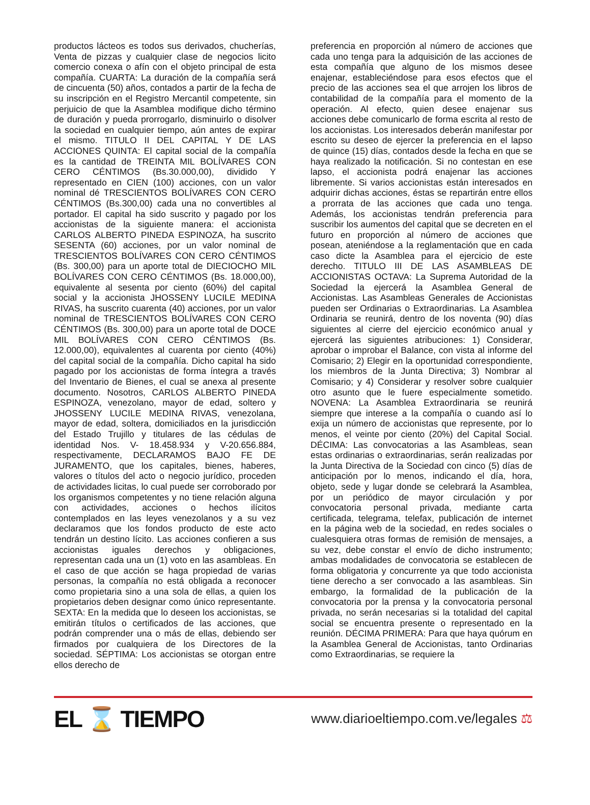productos lácteos es todos sus derivados, chucherías, Venta de pizzas y cualquier clase de negocios licito comercio conexa o afín con el objeto principal de esta compañía. CUARTA: La duración de la compañía será de cincuenta (50) años, contados a partir de la fecha de su inscripción en el Registro Mercantil competente, sin perjuicio de que la Asamblea modifique dicho término de duración y pueda prorrogarlo, disminuirlo o disolver la sociedad en cualquier tiempo, aún antes de expirar el mismo. TITULO II DEL CAPITAL Y DE LAS ACCIONES QUINTA: El capital social de la compañía es la cantidad de TREINTA MIL BOLÍVARES CON CERO CÉNTIMOS (Bs.30.000,00), dividido Y representado en CIEN (100) acciones, con un valor nominal dé TRESCIENTOS BOLÍVARES CON CERO CÉNTIMOS (Bs.300,00) cada una no convertibles al portador. El capital ha sido suscrito y pagado por los accionistas de la siguiente manera: el accionista CARLOS ALBERTO PINEDA ESPINOZA, ha suscrito SESENTA (60) acciones, por un valor nominal de TRESCIENTOS BOLÍVARES CON CERO CÉNTIMOS (Bs. 300,00) para un aporte total de DIECIOCHO MIL BOLÍVARES CON CERO CÉNTIMOS (Bs. 18.000,00), equivalente al sesenta por ciento (60%) del capital social y la accionista JHOSSENY LUCILE MEDINA RIVAS, ha suscrito cuarenta (40) acciones, por un valor nominal de TRESCIENTOS BOLÍVARES CON CERO CÉNTIMOS (Bs. 300,00) para un aporte total de DOCE MIL BOLÍVARES CON CERO CÉNTIMOS (Bs. 12.000,00), equivalentes al cuarenta por ciento (40%) del capital social de la compañía. Dicho capital ha sido pagado por los accionistas de forma íntegra a través del Inventario de Bienes, el cual se anexa al presente documento. Nosotros, CARLOS ALBERTO PINEDA ESPINOZA, venezolano, mayor de edad, soltero y JHOSSENY LUCILE MEDINA RIVAS, venezolana, mayor de edad, soltera, domiciliados en la jurisdicción del Estado Trujillo y titulares de las cédulas de identidad Nos. V- 18.458.934 y V-20.656.884, respectivamente, DECLARAMOS BAJO FE DE JURAMENTO, que los capitales, bienes, haberes, valores o títulos del acto o negocio jurídico, proceden de actividades licitas, lo cual puede ser corroborado por los organismos competentes y no tiene relación alguna con actividades, acciones o hechos ilícitos contemplados en las leyes venezolanos y a su vez declaramos que los fondos producto de este acto tendrán un destino lícito. Las acciones confieren a sus accionistas iguales derechos y obligaciones, representan cada una un (1) voto en las asambleas. En el caso de que acción se haga propiedad de varias personas, la compañía no está obligada a reconocer como propietaria sino a una sola de ellas, a quien los propietarios deben designar como único representante. SEXTA: En la medida que lo deseen los accionistas, se emitirán títulos o certificados de las acciones, que podrán comprender una o más de ellas, debiendo ser firmados por cualquiera de los Directores de la sociedad. SÉPTIMA: Los accionistas se otorgan entre ellos derecho de
preferencia en proporción al número de acciones que cada uno tenga para la adquisición de las acciones de esta compañía que alguno de los mismos desee enajenar, estableciéndose para esos efectos que el precio de las acciones sea el que arrojen los libros de contabilidad de la compañía para el momento de la operación. Al efecto, quien desee enajenar sus acciones debe comunicarlo de forma escrita al resto de los accionistas. Los interesados deberán manifestar por escrito su deseo de ejercer la preferencia en el lapso de quince (15) días, contados desde la fecha en que se haya realizado la notificación. Si no contestan en ese lapso, el accionista podrá enajenar las acciones libremente. Si varios accionistas están interesados en adquirir dichas acciones, éstas se repartirán entre ellos a prorrata de las acciones que cada uno tenga. Además, los accionistas tendrán preferencia para suscribir los aumentos del capital que se decreten en el futuro en proporción al número de acciones que posean, ateniéndose a la reglamentación que en cada caso dicte la Asamblea para el ejercicio de este derecho. TITULO III DE LAS ASAMBLEAS DE ACCIONISTAS OCTAVA: La Suprema Autoridad de la Sociedad la ejercerá la Asamblea General de Accionistas. Las Asambleas Generales de Accionistas pueden ser Ordinarias o Extraordinarias. La Asamblea Ordinaria se reunirá, dentro de los noventa (90) días siguientes al cierre del ejercicio económico anual y ejercerá las siguientes atribuciones: 1) Considerar, aprobar o improbar el Balance, con vista al informe del Comisario; 2) Elegir en la oportunidad correspondiente, los miembros de la Junta Directiva; 3) Nombrar al Comisario; y 4) Considerar y resolver sobre cualquier otro asunto que le fuere especialmente sometido. NOVENA: La Asamblea Extraordinaria se reunirá siempre que interese a la compañía o cuando así lo exija un número de accionistas que represente, por lo menos, el veinte por ciento (20%) del Capital Social. DÉCIMA: Las convocatorias a las Asambleas, sean estas ordinarias o extraordinarias, serán realizadas por la Junta Directiva de la Sociedad con cinco (5) días de anticipación por lo menos, indicando el día, hora, objeto, sede y lugar donde se celebrará la Asamblea, por un periódico de mayor circulación y por convocatoria personal privada, mediante carta certificada, telegrama, telefax, publicación de internet en la página web de la sociedad, en redes sociales o cualesquiera otras formas de remisión de mensajes, a su vez, debe constar el envío de dicho instrumento; ambas modalidades de convocatoria se establecen de forma obligatoria y concurrente ya que todo accionista tiene derecho a ser convocado a las asambleas. Sin embargo, la formalidad de la publicación de la convocatoria por la prensa y la convocatoria personal privada, no serán necesarias si la totalidad del capital social se encuentra presente o representado en la reunión. DÉCIMA PRIMERA: Para que haya quórum en la Asamblea General de Accionistas, tanto Ordinarias como Extraordinarias, se requiere la
EL ⌛ TIEMPO
www.diarioeltiempo.com.ve/legales ⚖